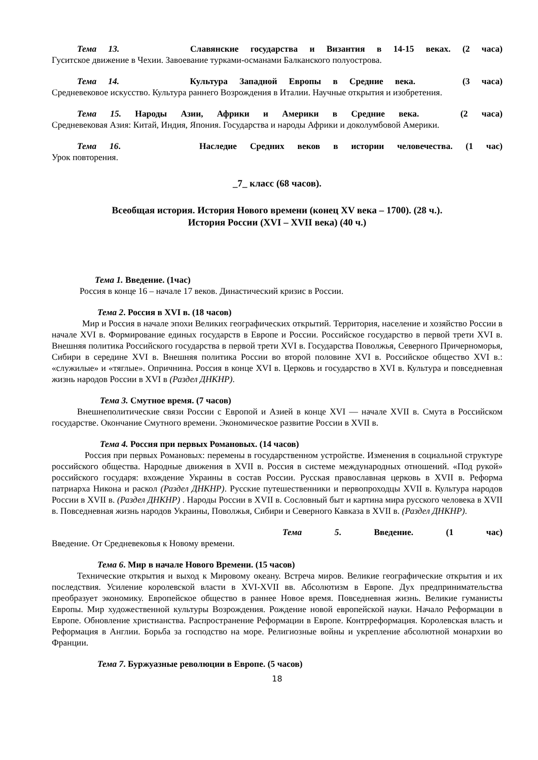Тема 13. Славянские государства и Византия в 14-15 веках. (2 часа)
Гуситское движение в Чехии. Завоевание турками-османами Балканского полуострова.
Тема 14. Культура Западной Европы в Средние века. (3 часа)
Средневековое искусство. Культура раннего Возрождения в Италии. Научные открытия и изобретения.
Тема 15. Народы Азии, Африки и Америки в Средние века. (2 часа)
Средневековая Азия: Китай, Индия, Япония. Государства и народы Африки и доколумбовой Америки.
Тема 16. Наследие Средних веков в истории человечества. (1 час)
Урок повторения.
_7_ класс (68 часов).
Всеобщая история. История Нового времени (конец XV века – 1700). (28 ч.).
История России (XVI – XVII века) (40 ч.)
Тема 1. Введение. (1час)
Россия в конце 16 – начале 17 веков. Династический кризис в России.
Тема 2. Россия в XVI в. (18 часов)
Мир и Россия в начале эпохи Великих географических открытий. Территория, население и хозяйство России в начале XVI в. Формирование единых государств в Европе и России. Российское государство в первой трети XVI в. Внешняя политика Российского государства в первой трети XVI в. Государства Поволжья, Северного Причерноморья, Сибири в середине XVI в. Внешняя политика России во второй половине XVI в. Российское общество XVI в.: «служилые» и «тяглые». Опричнина. Россия в конце XVI в. Церковь и государство в XVI в. Культура и повседневная жизнь народов России в XVI в (Раздел ДНКНР).
Тема 3. Смутное время. (7 часов)
Внешнеполитические связи России с Европой и Азией в конце XVI — начале XVII в. Смута в Российском государстве. Окончание Смутного времени. Экономическое развитие России в XVII в.
Тема 4. Россия при первых Романовых. (14 часов)
Россия при первых Романовых: перемены в государственном устройстве. Изменения в социальной структуре российского общества. Народные движения в XVII в. Россия в системе международных отношений. «Под рукой» российского государя: вхождение Украины в состав России. Русская православная церковь в XVII в. Реформа патриарха Никона и раскол (Раздел ДНКНР). Русские путешественники и первопроходцы XVII в. Культура народов России в XVII в. (Раздел ДНКНР) . Народы России в XVII в. Сословный быт и картина мира русского человека в XVII в. Повседневная жизнь народов Украины, Поволжья, Сибири и Северного Кавказа в XVII в. (Раздел ДНКНР).
Тема 5. Введение. (1 час)
Введение. От Средневековья к Новому времени.
Тема 6. Мир в начале Нового Времени. (15 часов)
Технические открытия и выход к Мировому океану. Встреча миров. Великие географические открытия и их последствия. Усиление королевской власти в XVI-XVII вв. Абсолютизм в Европе. Дух предпринимательства преобразует экономику. Европейское общество в раннее Новое время. Повседневная жизнь. Великие гуманисты Европы. Мир художественной культуры Возрождения. Рождение новой европейской науки. Начало Реформации в Европе. Обновление христианства. Распространение Реформации в Европе. Контрреформация. Королевская власть и Реформация в Англии. Борьба за господство на море. Религиозные войны и укрепление абсолютной монархии во Франции.
Тема 7. Буржуазные революции в Европе. (5 часов)
18